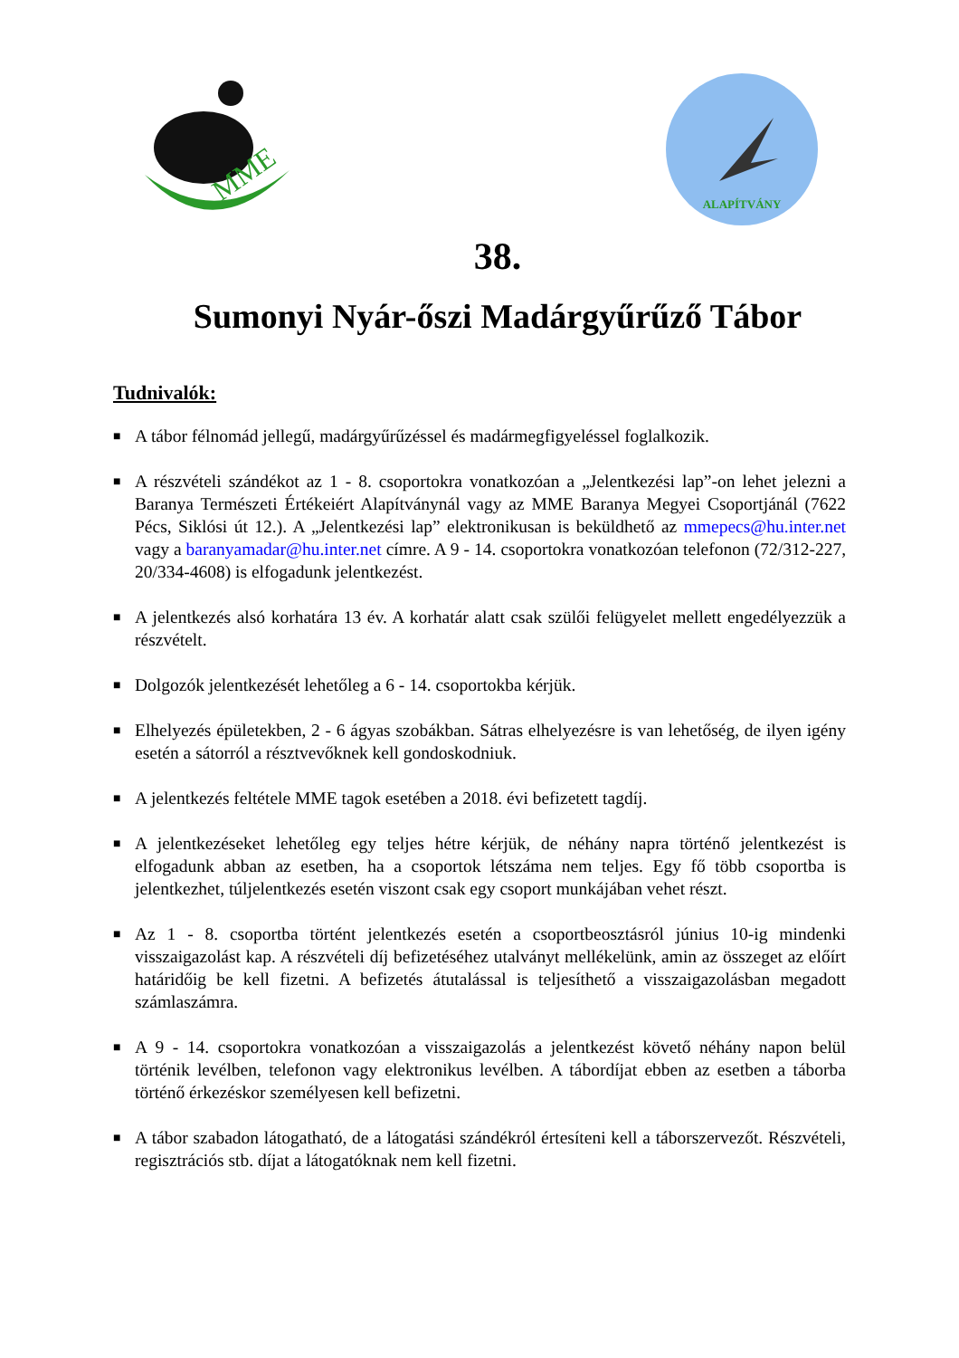MME
ALAPÍTVÁNY
38.
Sumonyi Nyár-őszi Madárgyűrűző Tábor
Tudnivalók:
■ A tábor félnomád jellegű, madárgyűrűzéssel és madármegfigyeléssel foglalkozik.
■ A részvételi szándékot az 1 - 8. csoportokra vonatkozóan a „Jelentkezési lap”-on lehet jelezni a Baranya Természeti Értékeiért Alapítványnál vagy az MME Baranya Megyei Csoportjánál (7622 Pécs, Siklósi út 12.). A „Jelentkezési lap” elektronikusan is beküldhető az mmepecs@hu.inter.net vagy a baranyamadar@hu.inter.net címre. A 9 - 14. csoportokra vonatkozóan telefonon (72/312-227, 20/334-4608) is elfogadunk jelentkezést.
■ A jelentkezés alsó korhatára 13 év. A korhatár alatt csak szülői felügyelet mellett engedélyezzük a részvételt.
■ Dolgozók jelentkezését lehetőleg a 6 - 14. csoportokba kérjük.
■ Elhelyezés épületekben, 2 - 6 ágyas szobákban. Sátras elhelyezésre is van lehetőség, de ilyen igény esetén a sátorról a résztvevőknek kell gondoskodniuk.
■ A jelentkezés feltétele MME tagok esetében a 2018. évi befizetett tagdíj.
■ A jelentkezéseket lehetőleg egy teljes hétre kérjük, de néhány napra történő jelentkezést is elfogadunk abban az esetben, ha a csoportok létszáma nem teljes. Egy fő több csoportba is jelentkezhet, túljelentkezés esetén viszont csak egy csoport munkájában vehet részt.
■ Az 1 - 8. csoportba történt jelentkezés esetén a csoportbeosztásról június 10-ig mindenki visszaigazolást kap. A részvételi díj befizetéséhez utalványt mellékelünk, amin az összeget az előírt határidőig be kell fizetni. A befizetés átutalással is teljesíthető a visszaigazolásban megadott számlaszámra.
■ A 9 - 14. csoportokra vonatkozóan a visszaigazolás a jelentkezést követő néhány napon belül történik levélben, telefonon vagy elektronikus levélben. A tábordíjat ebben az esetben a táborba történő érkezéskor személyesen kell befizetni.
■ A tábor szabadon látogatható, de a látogatási szándékról értesíteni kell a táborszervezőt. Részvételi, regisztrációs stb. díjat a látogatóknak nem kell fizetni.